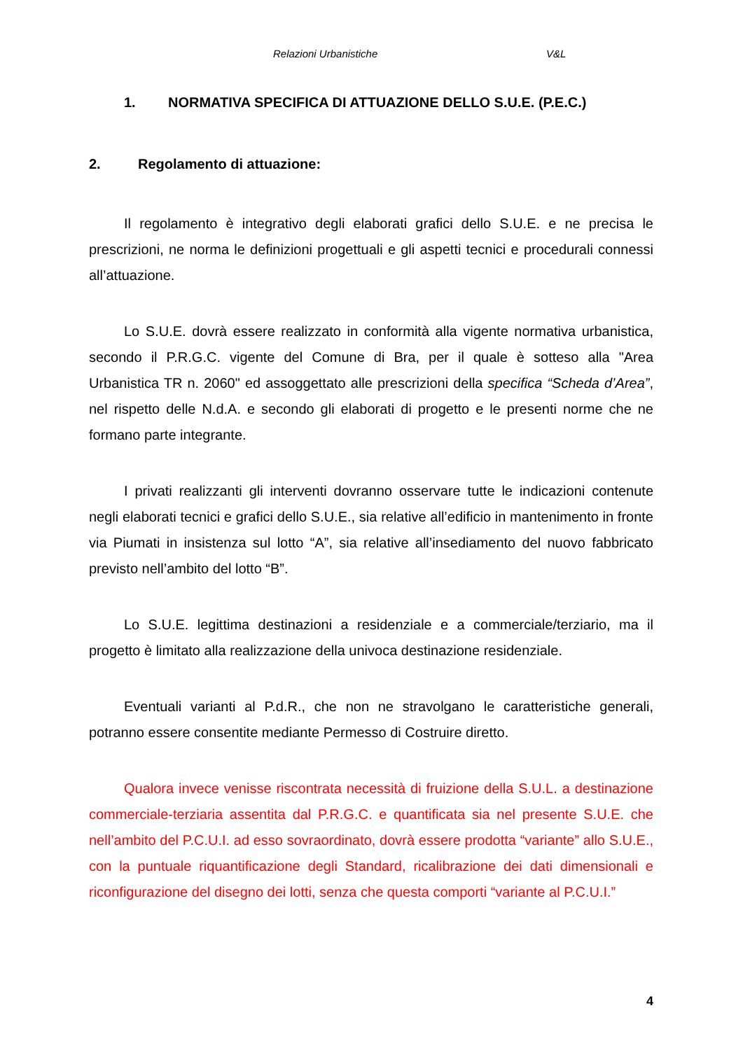Relazioni Urbanistiche V&L
1. NORMATIVA SPECIFICA DI ATTUAZIONE DELLO S.U.E. (P.E.C.)
2. Regolamento di attuazione:
Il regolamento è integrativo degli elaborati grafici dello S.U.E. e ne precisa le prescrizioni, ne norma le definizioni progettuali e gli aspetti tecnici e procedurali connessi all’attuazione.
Lo S.U.E. dovrà essere realizzato in conformità alla vigente normativa urbanistica, secondo il P.R.G.C. vigente del Comune di Bra, per il quale è sotteso alla "Area Urbanistica TR n. 2060" ed assoggettato alle prescrizioni della specifica “Scheda d’Area”, nel rispetto delle N.d.A. e secondo gli elaborati di progetto e le presenti norme che ne formano parte integrante.
I privati realizzanti gli interventi dovranno osservare tutte le indicazioni contenute negli elaborati tecnici e grafici dello S.U.E., sia relative all’edificio in mantenimento in fronte via Piumati in insistenza sul lotto “A”, sia relative all’insediamento del nuovo fabbricato previsto nell’ambito del lotto “B”.
Lo S.U.E. legittima destinazioni a residenziale e a commerciale/terziario, ma il progetto è limitato alla realizzazione della univoca destinazione residenziale.
Eventuali varianti al P.d.R., che non ne stravolgano le caratteristiche generali, potranno essere consentite mediante Permesso di Costruire diretto.
Qualora invece venisse riscontrata necessità di fruizione della S.U.L. a destinazione commerciale-terziaria assentita dal P.R.G.C. e quantificata sia nel presente S.U.E. che nell’ambito del P.C.U.I. ad esso sovraordinato, dovrà essere prodotta “variante” allo S.U.E., con la puntuale riquantificazione degli Standard, ricalibrazione dei dati dimensionali e riconfigurazione del disegno dei lotti, senza che questa comporti “variante al P.C.U.I.”
4